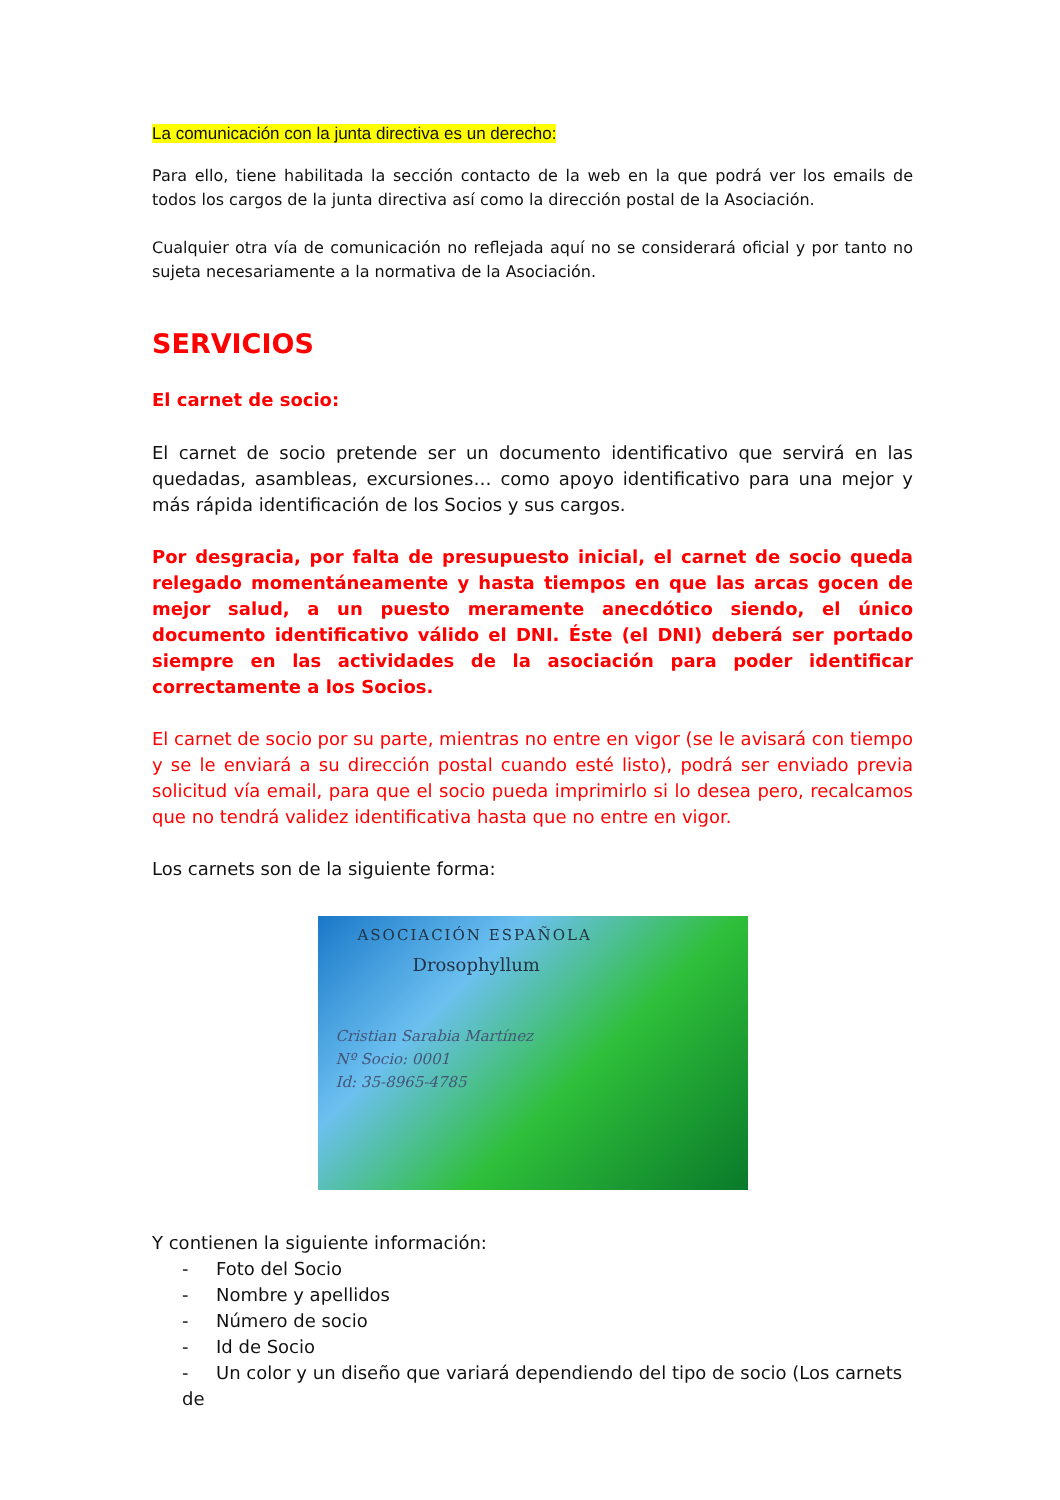La comunicación con la junta directiva es un derecho:
Para ello, tiene habilitada la sección contacto de la web en la que podrá ver los emails de todos los cargos de la junta directiva así como la dirección postal de la Asociación.
Cualquier otra vía de comunicación no reflejada aquí no se considerará oficial y por tanto no sujeta necesariamente a la normativa de la Asociación.
SERVICIOS
El carnet de socio:
El carnet de socio pretende ser un documento identificativo que servirá en las quedadas, asambleas, excursiones… como apoyo identificativo para una mejor y más rápida identificación de los Socios y sus cargos.
Por desgracia, por falta de presupuesto inicial, el carnet de socio queda relegado momentáneamente y hasta tiempos en que las arcas gocen de mejor salud, a un puesto meramente anecdótico siendo, el único documento identificativo válido el DNI. Éste (el DNI) deberá ser portado siempre en las actividades de la asociación para poder identificar correctamente a los Socios.
El carnet de socio por su parte, mientras no entre en vigor (se le avisará con tiempo y se le enviará a su dirección postal cuando esté listo), podrá ser enviado previa solicitud vía email, para que el socio pueda imprimirlo si lo desea pero, recalcamos que no tendrá validez identificativa hasta que no entre en vigor.
Los carnets son de la siguiente forma:
ASOCIACIÓN ESPAÑOLA
Drosophyllum
Cristian Sarabia Martínez
Nº Socio: 0001
Id: 35-8965-4785
Y contienen la siguiente información:
- Foto del Socio
- Nombre y apellidos
- Número de socio
- Id de Socio
- Un color y un diseño que variará dependiendo del tipo de socio (Los carnets de